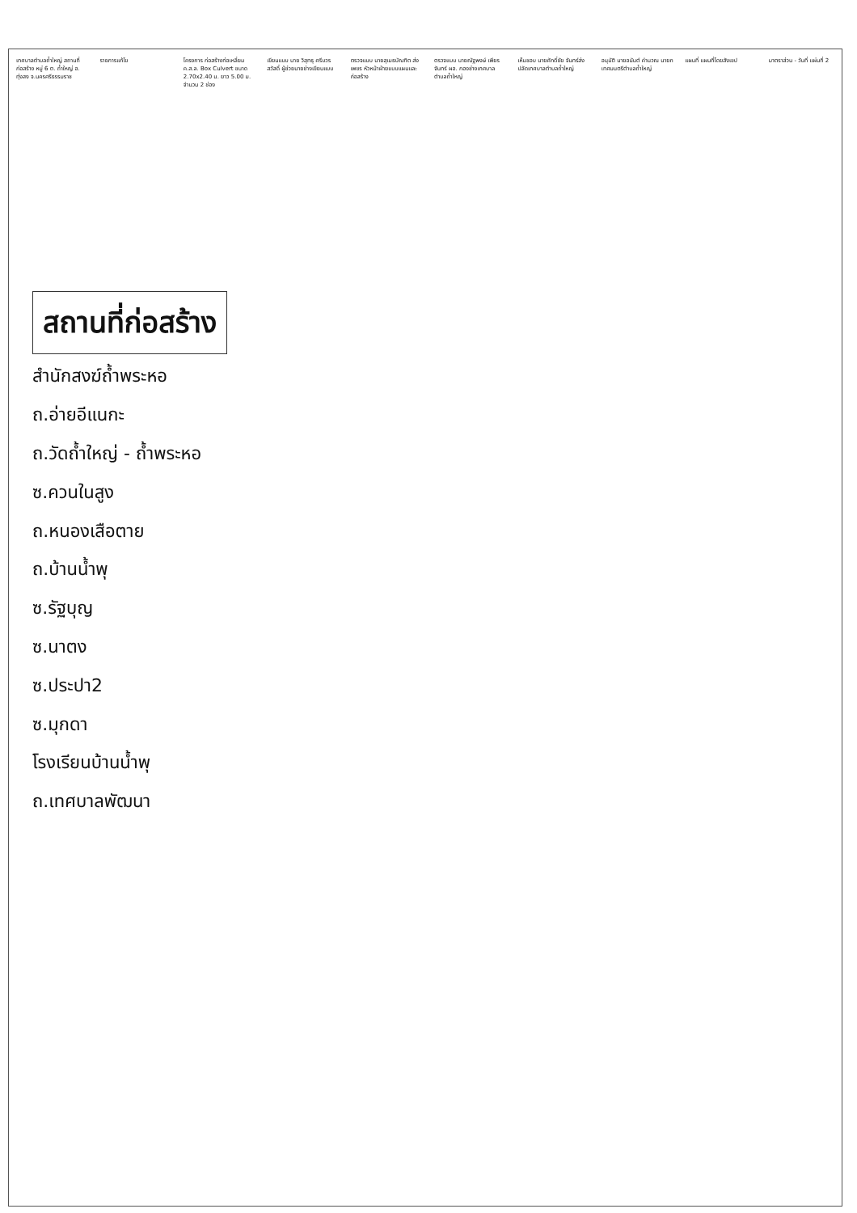เทศบาลตำบลถ้ำใหญ่ สถานที่ก่อสร้าง หมู่ 6 ต. ถ้ำใหญ่ อ. ทุ่งสง จ.นครศรีธรรมราช
รายการแก้ไข โครงการ ก่อสร้างท่อเหลี่ยม ค.ส.ล. Box Culvert ขนาด 2.70x2.40 ม. ยาว 5.00 ม. จำนวน 2 ช่อง
เขียนแบบ นาย วิสุทธุ ศรีบวรสวัสดิ์ ผู้ช่วยนายช่างเขียนแบบ
ตรวจแบบ นายสุเมธบัณฑิต ส่งเพชร หัวหน้าฝ่ายแบบแผนและก่อสร้าง
ตรวจแบบ นายณัฐพงษ์ เพียรจันทร์ ผอ. กองช่างเทศบาลตำบลถ้ำใหญ่
เห็นชอบ นายศักดิ์ชัย จันทร์ส่ง ปลัดเทศบาลตำบลถ้ำใหญ่
อนุมัติ นายอนันต์ คำนวณ นายกเทศมนตรีตำบลถ้ำใหญ่
แผนที่ แผนที่โดยสังเขป มาตราส่วน - วันที่ แผ่นที่ 2
สถานที่ก่อสร้าง
สำนักสงฆ์ถ้ำพระหอ
ถ.อ่ายอีแนกะ
ถ.วัดถ้ำใหญ่ - ถ้ำพระหอ
ซ.ควนในสูง
ถ.หนองเสือตาย
ถ.บ้านน้ำพุ
ซ.รัฐบุญ
ซ.นาตง
ซ.ประปา2
ซ.มุกดา
โรงเรียนบ้านน้ำพุ
ถ.เทศบาลพัฒนา